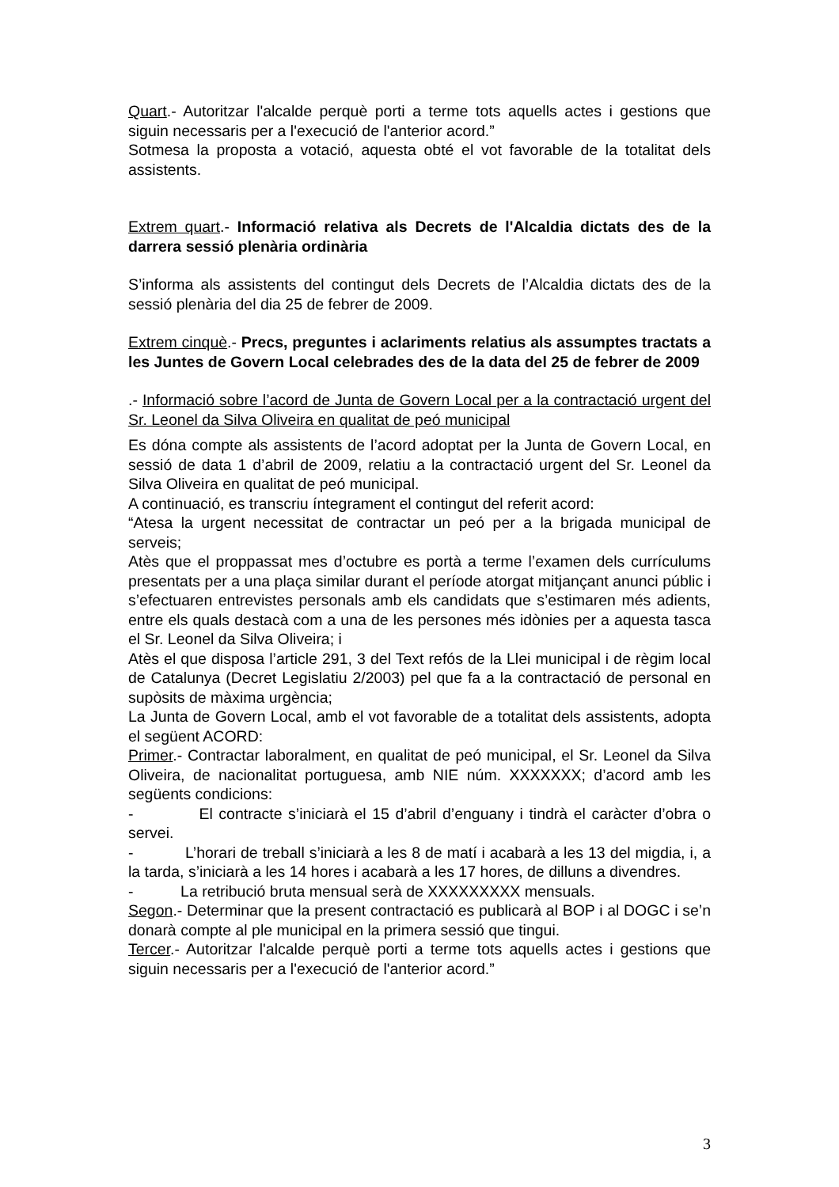Quart.- Autoritzar l'alcalde perquè porti a terme tots aquells actes i gestions que siguin necessaris per a l'execució de l'anterior acord.”
Sotmesa la proposta a votació, aquesta obté el vot favorable de la totalitat dels assistents.
Extrem quart.- Informació relativa als Decrets de l'Alcaldia dictats des de la darrera sessió plenària ordinària
S’informa als assistents del contingut dels Decrets de l’Alcaldia dictats des de la sessió plenària del dia 25 de febrer de 2009.
Extrem cinquè.- Precs, preguntes i aclariments relatius als assumptes tractats a les Juntes de Govern Local celebrades des de la data del 25 de febrer de 2009
.- Informació sobre l’acord de Junta de Govern Local per a la contractació urgent del Sr. Leonel da Silva Oliveira en qualitat de peó municipal
Es dóna compte als assistents de l’acord adoptat per la Junta de Govern Local, en sessió de data 1 d’abril de 2009, relatiu a la contractació urgent del Sr. Leonel da Silva Oliveira en qualitat de peó municipal.
A continuació, es transcriu íntegrament el contingut del referit acord:
“Atesa la urgent necessitat de contractar un peó per a la brigada municipal de serveis;
Atès que el proppassat mes d’octubre es portà a terme l’examen dels currículums presentats per a una plaça similar durant el període atorgat mitjançant anunci públic i s’efectuaren entrevistes personals amb els candidats que s’estimaren més adients, entre els quals destacà com a una de les persones més idònies per a aquesta tasca el Sr. Leonel da Silva Oliveira; i
Atès el que disposa l’article 291, 3 del Text refós de la Llei municipal i de règim local de Catalunya (Decret Legislatiu 2/2003) pel que fa a la contractació de personal en supòsits de màxima urgència;
La Junta de Govern Local, amb el vot favorable de a totalitat dels assistents, adopta el següent ACORD:
Primer.- Contractar laboralment, en qualitat de peó municipal, el Sr. Leonel da Silva Oliveira, de nacionalitat portuguesa, amb NIE núm. XXXXXXX; d’acord amb les següents condicions:
- El contracte s’iniciarà el 15 d’abril d’enguany i tindrà el caràcter d’obra o servei.
- L’horari de treball s’iniciarà a les 8 de matí i acabarà a les 13 del migdia, i, a la tarda, s’iniciarà a les 14 hores i acabarà a les 17 hores, de dilluns a divendres.
- La retribució bruta mensual serà de XXXXXXXXX mensuals.
Segon.- Determinar que la present contractació es publicarà al BOP i al DOGC i se’n donarà compte al ple municipal en la primera sessió que tingui.
Tercer.- Autoritzar l'alcalde perquè porti a terme tots aquells actes i gestions que siguin necessaris per a l'execució de l'anterior acord.”
3